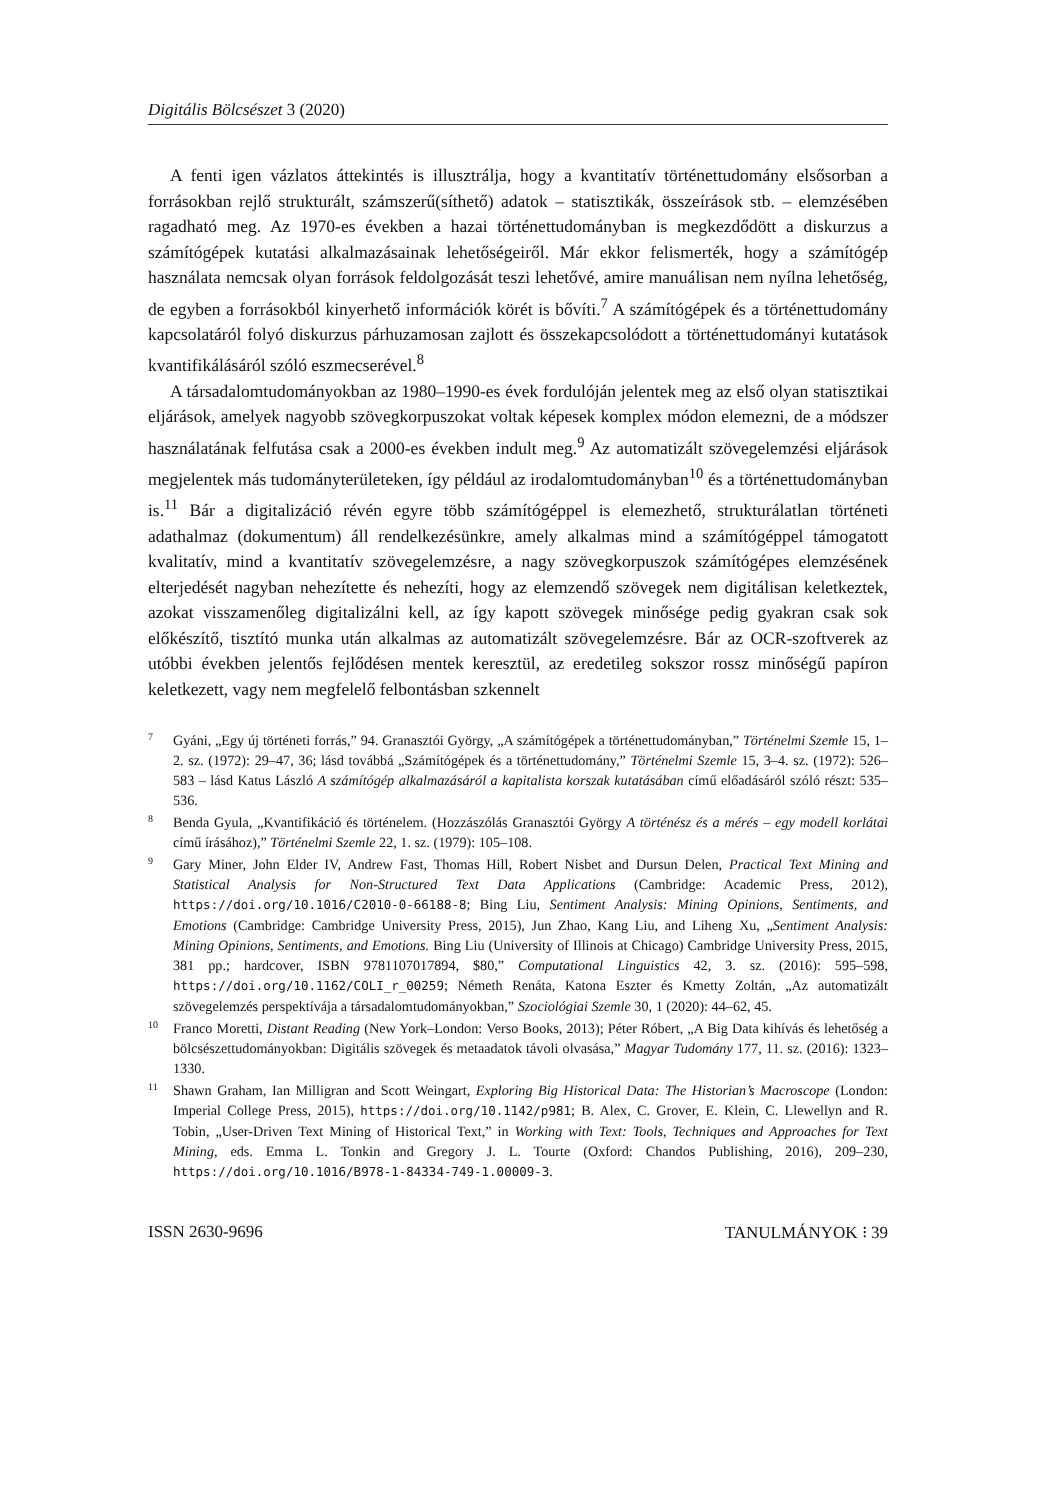Digitális Bölcsészet 3 (2020)
A fenti igen vázlatos áttekintés is illusztrálja, hogy a kvantitatív történettudomány elsősorban a forrásokban rejlő strukturált, számszerű(síthető) adatok – statisztikák, összeírások stb. – elemzésében ragadható meg. Az 1970-es években a hazai történettudományban is megkezdődött a diskurzus a számítógépek kutatási alkalmazásainak lehetőségeiről. Már ekkor felismerték, hogy a számítógép használata nemcsak olyan források feldolgozását teszi lehetővé, amire manuálisan nem nyílna lehetőség, de egyben a forrásokból kinyerhető információk körét is bővíti.<sup>7</sup> A számítógépek és a történettudomány kapcsolatáról folyó diskurzus párhuzamosan zajlott és összekapcsolódott a történettudományi kutatások kvantifikálásáról szóló eszmecserével.<sup>8</sup>
A társadalomtudományokban az 1980–1990-es évek fordulóján jelentek meg az első olyan statisztikai eljárások, amelyek nagyobb szövegkorpuszokat voltak képesek komplex módon elemezni, de a módszer használatának felfutása csak a 2000-es években indult meg.<sup>9</sup> Az automatizált szövegelemzési eljárások megjelentek más tudományterületeken, így például az irodalomtudományban<sup>10</sup> és a történettudományban is.<sup>11</sup> Bár a digitalizáció révén egyre több számítógéppel is elemezhető, strukturálatlan történeti adathalmaz (dokumentum) áll rendelkezésünkre, amely alkalmas mind a számítógéppel támogatott kvalitatív, mind a kvantitatív szövegelemzésre, a nagy szövegkorpuszok számítógépes elemzésének elterjedését nagyban nehezítette és nehezíti, hogy az elemzendő szövegek nem digitálisan keletkeztek, azokat visszamenőleg digitalizálni kell, az így kapott szövegek minősége pedig gyakran csak sok előkészítő, tisztító munka után alkalmas az automatizált szövegelemzésre. Bár az OCR-szoftverek az utóbbi években jelentős fejlődésen mentek keresztül, az eredetileg sokszor rossz minőségű papíron keletkezett, vagy nem megfelelő felbontásban szkennelt
7 Gyáni, „Egy új történeti forrás,” 94. Granasztói György, „A számítógépek a történettudományban,” Történelmi Szemle 15, 1–2. sz. (1972): 29–47, 36; lásd továbbá „Számítógépek és a történettudomány,” Történelmi Szemle 15, 3–4. sz. (1972): 526–583 – lásd Katus László A számítógép alkalmazásáról a kapitalista korszak kutatásában című előadásáról szóló részt: 535–536.
8 Benda Gyula, „Kvantifikáció és történelem. (Hozzászólás Granasztói György A történész és a mérés – egy modell korlátai című írásához),” Történelmi Szemle 22, 1. sz. (1979): 105–108.
9 Gary Miner, John Elder IV, Andrew Fast, Thomas Hill, Robert Nisbet and Dursun Delen, Practical Text Mining and Statistical Analysis for Non-Structured Text Data Applications (Cambridge: Academic Press, 2012), https://doi.org/10.1016/C2010-0-66188-8; Bing Liu, Sentiment Analysis: Mining Opinions, Sentiments, and Emotions (Cambridge: Cambridge University Press, 2015), Jun Zhao, Kang Liu, and Liheng Xu, „Sentiment Analysis: Mining Opinions, Sentiments, and Emotions. Bing Liu (University of Illinois at Chicago) Cambridge University Press, 2015, 381 pp.; hardcover, ISBN 9781107017894, $80,” Computational Linguistics 42, 3. sz. (2016): 595–598, https://doi.org/10.1162/COLI_r_00259; Németh Renáta, Katona Eszter és Kmetty Zoltán, „Az automatizált szövegelemzés perspektívája a társadalomtudományokban,” Szociológiai Szemle 30, 1 (2020): 44–62, 45.
10 Franco Moretti, Distant Reading (New York–London: Verso Books, 2013); Péter Róbert, „A Big Data kihívás és lehetőség a bölcsészettudományokban: Digitális szövegek és metaadatok távoli olvasása,” Magyar Tudomány 177, 11. sz. (2016): 1323–1330.
11 Shawn Graham, Ian Milligran and Scott Weingart, Exploring Big Historical Data: The Historian’s Macroscope (London: Imperial College Press, 2015), https://doi.org/10.1142/p981; B. Alex, C. Grover, E. Klein, C. Llewellyn and R. Tobin, „User-Driven Text Mining of Historical Text,” in Working with Text: Tools, Techniques and Approaches for Text Mining, eds. Emma L. Tonkin and Gregory J. L. Tourte (Oxford: Chandos Publishing, 2016), 209–230, https://doi.org/10.1016/B978-1-84334-749-1.00009-3.
ISSN 2630-9696 TANULMÁNYOK ⁝ 39